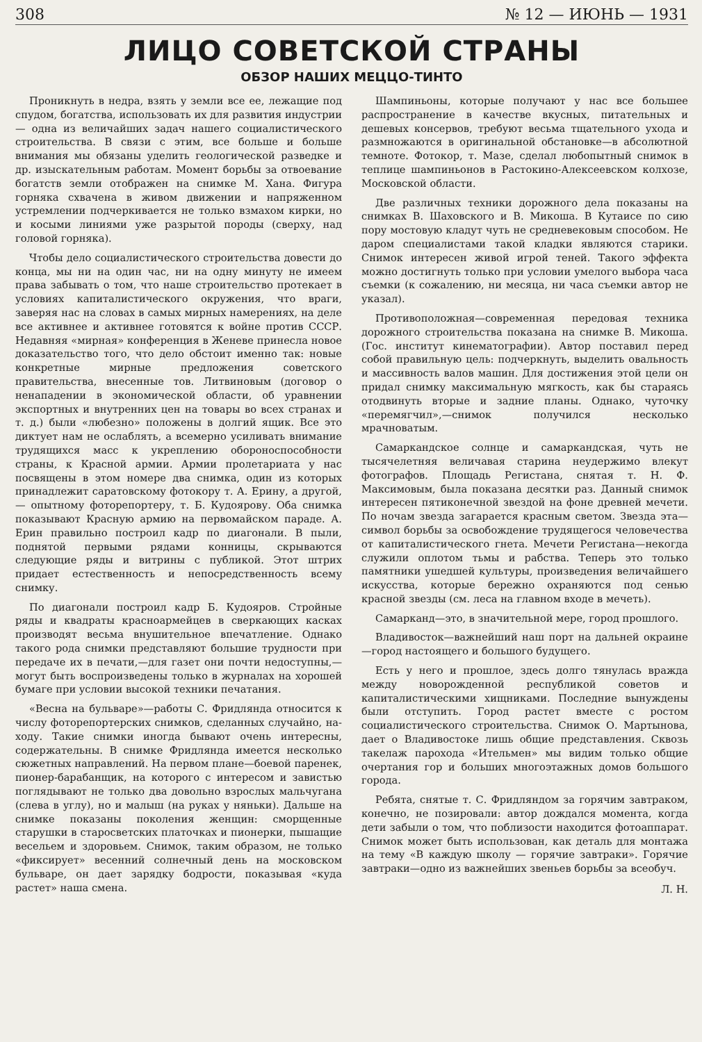308 № 12 — ИЮНЬ — 1931
ЛИЦО СОВЕТСКОЙ СТРАНЫ
ОБЗОР НАШИХ МЕЦЦО-ТИНТО
Проникнуть в недра, взять у земли все ее, лежащие под спудом, богатства, использовать их для развития индустрии — одна из величайших задач нашего социалистического строительства. В связи с этим, все больше и больше внимания мы обязаны уделить геологической разведке и др. изыскательным работам. Момент борьбы за отвоевание богатств земли отображен на снимке М. Хана. Фигура горняка схвачена в живом движении и напряженном устремлении подчеркивается не только взмахом кирки, но и косыми линиями уже разрытой породы (сверху, над головой горняка).
Чтобы дело социалистического строительства довести до конца, мы ни на один час, ни на одну минуту не имеем права забывать о том, что наше строительство протекает в условиях капиталистического окружения, что враги, заверяя нас на словах в самых мирных намерениях, на деле все активнее и активнее готовятся к войне против СССР. Недавняя «мирная» конференция в Женеве принесла новое доказательство того, что дело обстоит именно так: новые конкретные мирные предложения советского правительства, внесенные тов. Литвиновым (договор о ненападении в экономической области, об уравнении экспортных и внутренних цен на товары во всех странах и т. д.) были «любезно» положены в долгий ящик. Все это диктует нам не ослаблять, а всемерно усиливать внимание трудящихся масс к укреплению обороноспособности страны, к Красной армии. Армии пролетариата у нас посвящены в этом номере два снимка, один из которых принадлежит саратовскому фотокору т. А. Ерину, а другой, — опытному фоторепортеру, т. Б. Кудоярову. Оба снимка показывают Красную армию на первомайском параде. А. Ерин правильно построил кадр по диагонали. В пыли, поднятой первыми рядами конницы, скрываются следующие ряды и витрины с публикой. Этот штрих придает естественность и непосредственность всему снимку.
По диагонали построил кадр Б. Кудояров. Стройные ряды и квадраты красноармейцев в сверкающих касках производят весьма внушительное впечатление. Однако такого рода снимки представляют большие трудности при передаче их в печати,—для газет они почти недоступны,—могут быть воспроизведены только в журналах на хорошей бумаге при условии высокой техники печатания.
«Весна на бульваре»—работы С. Фридлянда относится к числу фоторепортерских снимков, сделанных случайно, на-ходу. Такие снимки иногда бывают очень интересны, содержательны. В снимке Фридлянда имеется несколько сюжетных направлений. На первом плане—боевой паренек, пионер-барабанщик, на которого с интересом и завистью поглядывают не только два довольно взрослых мальчугана (слева в углу), но и малыш (на руках у няньки). Дальше на снимке показаны поколения женщин: сморщенные старушки в старосветских платочках и пионерки, пышащие весельем и здоровьем. Снимок, таким образом, не только «фиксирует» весенний солнечный день на московском бульваре, он дает зарядку бодрости, показывая «куда растет» наша смена.
Шампиньоны, которые получают у нас все большее распространение в качестве вкусных, питательных и дешевых консервов, требуют весьма тщательного ухода и размножаются в оригинальной обстановке—в абсолютной темноте. Фотокор, т. Мазе, сделал любопытный снимок в теплице шампиньонов в Растокино-Алексеевском колхозе, Московской области.
Две различных техники дорожного дела показаны на снимках В. Шаховского и В. Микоша. В Кутаисе по сию пору мостовую кладут чуть не средневековым способом. Не даром специалистами такой кладки являются старики. Снимок интересен живой игрой теней. Такого эффекта можно достигнуть только при условии умелого выбора часа съемки (к сожалению, ни месяца, ни часа съемки автор не указал).
Противоположная—современная передовая техника дорожного строительства показана на снимке В. Микоша. (Гос. институт кинематографии). Автор поставил перед собой правильную цель: подчеркнуть, выделить овальность и массивность валов машин. Для достижения этой цели он придал снимку максимальную мягкость, как бы стараясь отодвинуть вторые и задние планы. Однако, чуточку «перемягчил»,—снимок получился несколько мрачноватым.
Самаркандское солнце и самаркандская, чуть не тысячелетняя величавая старина неудержимо влекут фотографов. Площадь Регистана, снятая т. Н. Ф. Максимовым, была показана десятки раз. Данный снимок интересен пятиконечной звездой на фоне древней мечети. По ночам звезда загарается красным светом. Звезда эта—символ борьбы за освобождение трудящегося человечества от капиталистического гнета. Мечети Регистана—некогда служили оплотом тьмы и рабства. Теперь это только памятники ушедшей культуры, произведения величайшего искусства, которые бережно охраняются под сенью красной звезды (см. леса на главном входе в мечеть).
Самарканд—это, в значительной мере, город прошлого.
Владивосток—важнейший наш порт на дальней окраине—город настоящего и большого будущего.
Есть у него и прошлое, здесь долго тянулась вражда между новорожденной республикой советов и капиталистическими хищниками. Последние вынуждены были отступить. Город растет вместе с ростом социалистического строительства. Снимок О. Мартынова, дает о Владивостоке лишь общие представления. Сквозь такелаж парохода «Ительмен» мы видим только общие очертания гор и больших многоэтажных домов большого города.
Ребята, снятые т. С. Фридляндом за горячим завтраком, конечно, не позировали: автор дождался момента, когда дети забыли о том, что поблизости находится фотоаппарат. Снимок может быть использован, как деталь для монтажа на тему «В каждую школу — горячие завтраки». Горячие завтраки—одно из важнейших звеньев борьбы за всеобуч.
Л. Н.